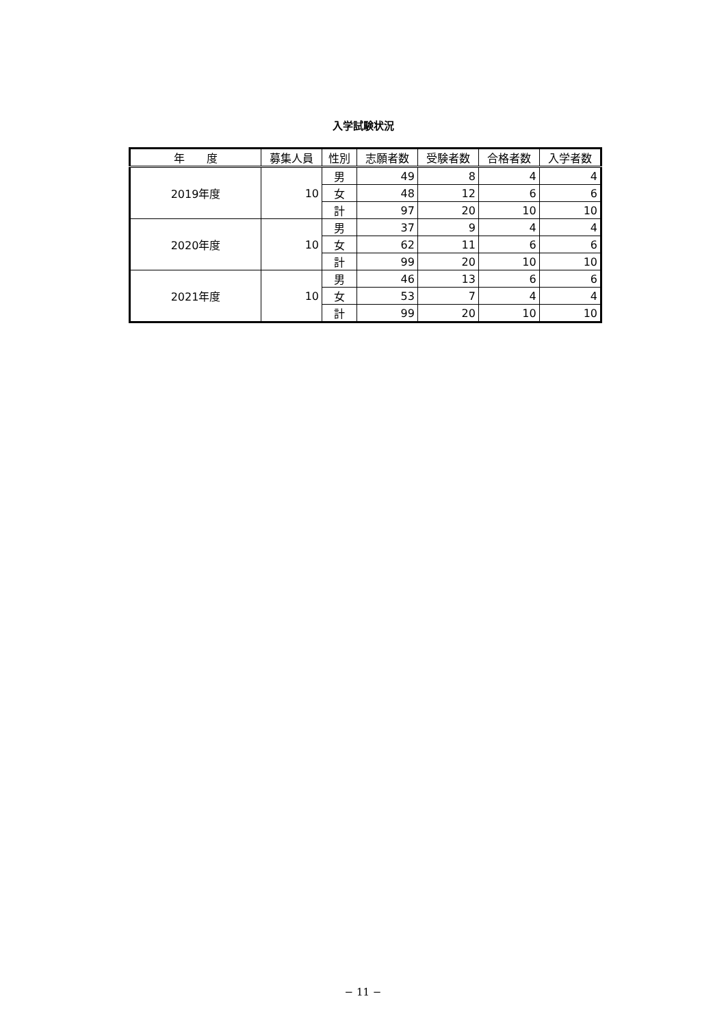入学試験状況
| 年 度 | 募集人員 | 性別 | 志願者数 | 受験者数 | 合格者数 | 入学者数 |
| --- | --- | --- | --- | --- | --- | --- |
| 2019年度 | 10 | 男 | 49 | 8 | 4 | 4 |
| | | 女 | 48 | 12 | 6 | 6 |
| | | 計 | 97 | 20 | 10 | 10 |
| 2020年度 | 10 | 男 | 37 | 9 | 4 | 4 |
| | | 女 | 62 | 11 | 6 | 6 |
| | | 計 | 99 | 20 | 10 | 10 |
| 2021年度 | 10 | 男 | 46 | 13 | 6 | 6 |
| | | 女 | 53 | 7 | 4 | 4 |
| | | 計 | 99 | 20 | 10 | 10 |
− 11 −